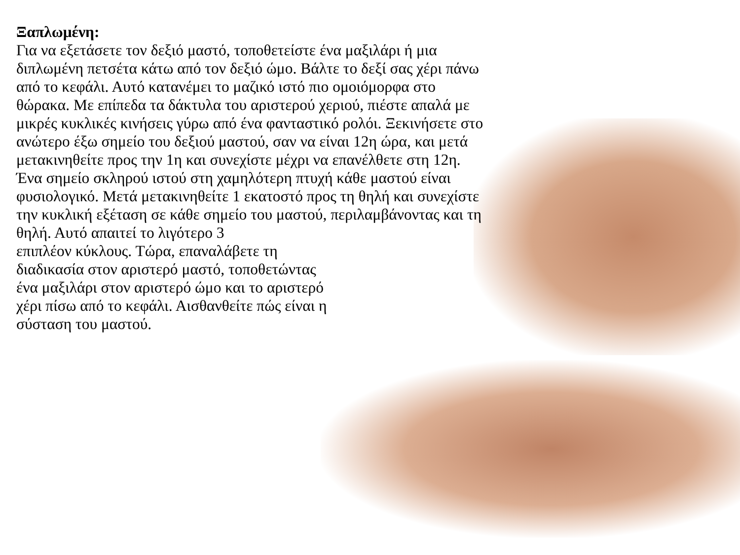Ξαπλωμένη:
Για να εξετάσετε τον δεξιό μαστό, τοποθετείστε ένα μαξιλάρι ή μια διπλωμένη πετσέτα κάτω από τον δεξιό ώμο. Βάλτε το δεξί σας χέρι πάνω από το κεφάλι. Αυτό κατανέμει το μαζικό ιστό πιο ομοιόμορφα στο θώρακα. Με επίπεδα τα δάκτυλα του αριστερού χεριού, πιέστε απαλά με μικρές κυκλικές κινήσεις γύρω από ένα φανταστικό ρολόι. Ξεκινήσετε στο ανώτερο έξω σημείο του δεξιού μαστού, σαν να είναι 12η ώρα, και μετά μετακινηθείτε προς την 1η και συνεχίστε μέχρι να επανέλθετε στη 12η. Ένα σημείο σκληρού ιστού στη χαμηλότερη πτυχή κάθε μαστού είναι φυσιολογικό. Μετά μετακινηθείτε 1 εκατοστό προς τη θηλή και συνεχίστε την κυκλική εξέταση σε κάθε σημείο του μαστού, περιλαμβάνοντας και τη θηλή. Αυτό απαιτεί το λιγότερο 3
επιπλέον κύκλους. Τώρα, επαναλάβετε τη διαδικασία στον αριστερό μαστό, τοποθετώντας ένα μαξιλάρι στον αριστερό ώμο και το αριστερό χέρι πίσω από το κεφάλι. Αισθανθείτε πώς είναι η σύσταση του μαστού.